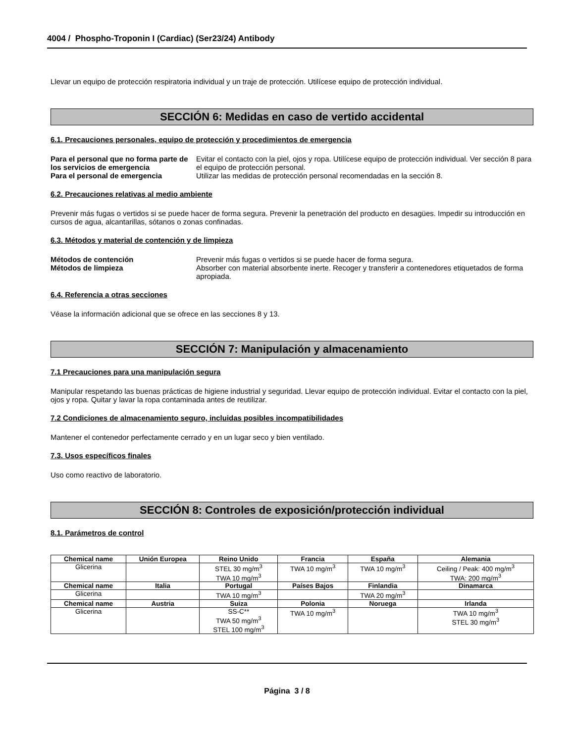4004 / Phospho-Troponin I (Cardiac) (Ser23/24) Antibody
Llevar un equipo de protección respiratoria individual y un traje de protección. Utilícese equipo de protección individual.
SECCIÓN 6: Medidas en caso de vertido accidental
6.1. Precauciones personales, equipo de protección y procedimientos de emergencia
Para el personal que no forma parte de los servicios de emergencia
Evitar el contacto con la piel, ojos y ropa. Utilícese equipo de protección individual. Ver sección 8 para el equipo de protección personal.
Para el personal de emergencia Utilizar las medidas de protección personal recomendadas en la sección 8.
6.2. Precauciones relativas al medio ambiente
Prevenir más fugas o vertidos si se puede hacer de forma segura. Prevenir la penetración del producto en desagües. Impedir su introducción en cursos de agua, alcantarillas, sótanos o zonas confinadas.
6.3. Métodos y material de contención y de limpieza
Métodos de contención Prevenir más fugas o vertidos si se puede hacer de forma segura.
Métodos de limpieza Absorber con material absorbente inerte. Recoger y transferir a contenedores etiquetados de forma apropiada.
6.4. Referencia a otras secciones
Véase la información adicional que se ofrece en las secciones 8 y 13.
SECCIÓN 7: Manipulación y almacenamiento
7.1 Precauciones para una manipulación segura
Manipular respetando las buenas prácticas de higiene industrial y seguridad. Llevar equipo de protección individual. Evitar el contacto con la piel, ojos y ropa. Quitar y lavar la ropa contaminada antes de reutilizar.
7.2 Condiciones de almacenamiento seguro, incluidas posibles incompatibilidades
Mantener el contenedor perfectamente cerrado y en un lugar seco y bien ventilado.
7.3. Usos específicos finales
Uso como reactivo de laboratorio.
SECCIÓN 8: Controles de exposición/protección individual
8.1. Parámetros de control
| Chemical name | Unión Europea | Reino Unido | Francia | España | Alemania |
| --- | --- | --- | --- | --- | --- |
| Glicerina | | STEL 30 mg/m<sup>3</sup> TWA 10 mg/m<sup>3</sup> | TWA 10 mg/m<sup>3</sup> | TWA 10 mg/m<sup>3</sup> | Ceiling / Peak: 400 mg/m<sup>3</sup> TWA: 200 mg/m<sup>3</sup> |
| Chemical name | Italia | Portugal | Países Bajos | Finlandia | Dinamarca |
| Glicerina | | TWA 10 mg/m<sup>3</sup> | | TWA 20 mg/m<sup>3</sup> | |
| Chemical name | Austria | Suiza | Polonia | Noruega | Irlanda |
| Glicerina | | SS-C** TWA 50 mg/m<sup>3</sup> STEL 100 mg/m<sup>3</sup> | TWA 10 mg/m<sup>3</sup> | | TWA 10 mg/m<sup>3</sup> STEL 30 mg/m<sup>3</sup> |
Página 3 / 8